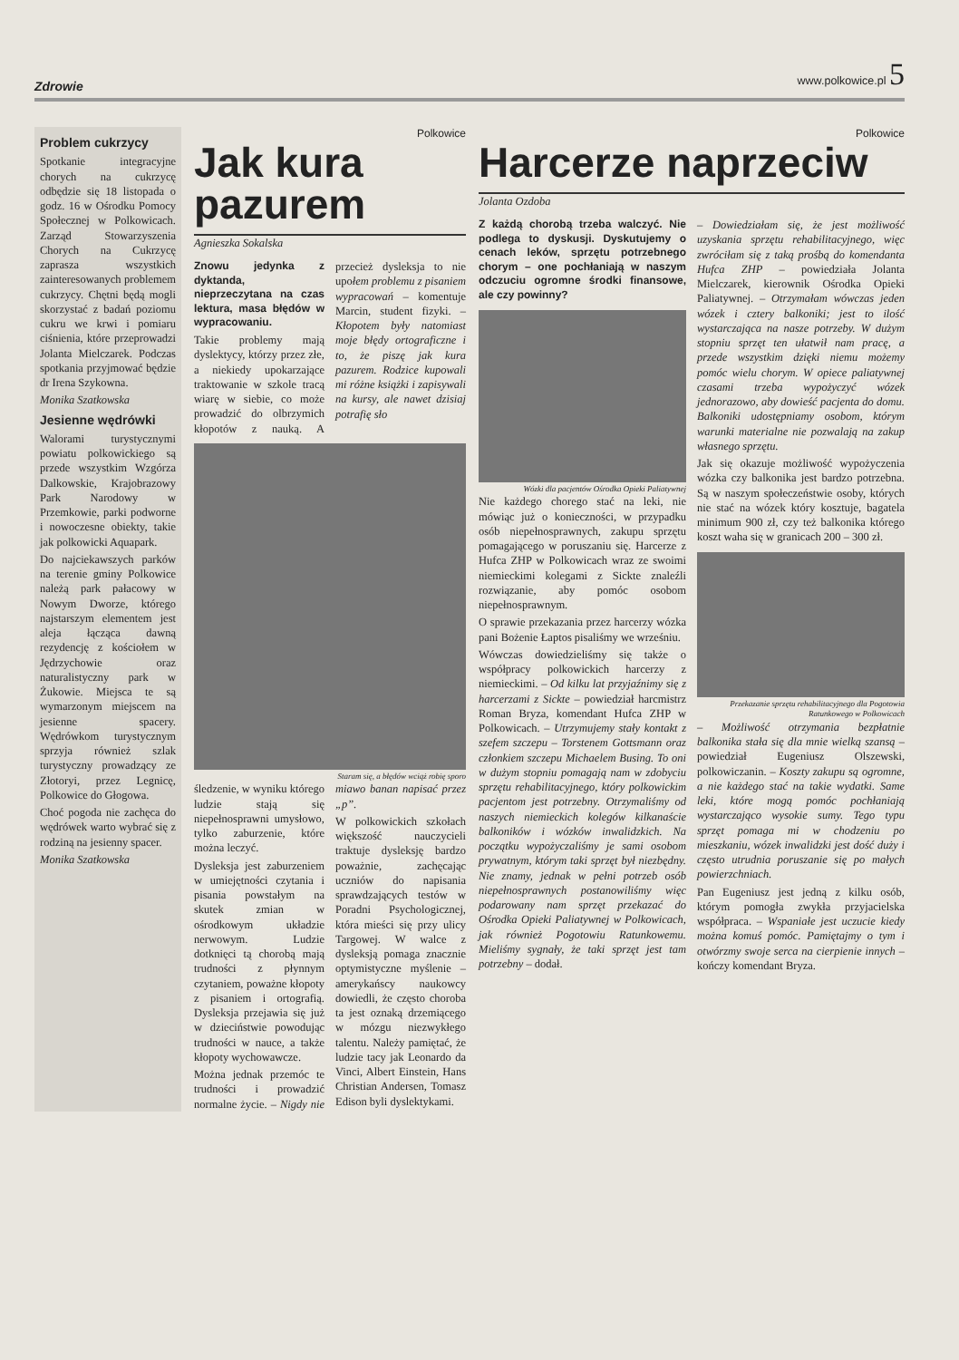Zdrowie www.polkowice.pl 5
Problem cukrzycy
Spotkanie integracyjne chorych na cukrzycę odbędzie się 18 listopada o godz. 16 w Ośrodku Pomocy Społecznej w Polkowicach. Zarząd Stowarzyszenia Chorych na Cukrzycę zaprasza wszystkich zainteresowanych problemem cukrzycy. Chętni będą mogli skorzystać z badań poziomu cukru we krwi i pomiaru ciśnienia, które przeprowadzi Jolanta Mielczarek. Podczas spotkania przyjmować będzie dr Irena Szykowna.
Monika Szatkowska
Jesienne wędrówki
Walorami turystycznymi powiatu polkowickiego są przede wszystkim Wzgórza Dalkowskie, Krajobrazowy Park Narodowy w Przemkowie, parki podworne i nowoczesne obiekty, takie jak polkowicki Aquapark.
Do najciekawszych parków na terenie gminy Polkowice należą park pałacowy w Nowym Dworze, którego najstarszym elementem jest aleja łącząca dawną rezydencję z kościołem w Jędrzychowie oraz naturalistyczny park w Żukowie. Miejsca te są wymarzonym miejscem na jesienne spacery. Wędrówkom turystycznym sprzyja również szlak turystyczny prowadzący ze Złotoryi, przez Legnicę, Polkowice do Głogowa.
Choć pogoda nie zachęca do wędrówek warto wybrać się z rodziną na jesienny spacer.
Monika Szatkowska
Polkowice
Jak kura pazurem
Agnieszka Sokalska
Znowu jedynka z dyktanda, nieprzeczytana na czas lektura, masa błędów w wypracowaniu.
Takie problemy mają dyslektycy, którzy przez złe, a niekiedy upokarzające traktowanie w szkole tracą wiarę w siebie, co może prowadzić do olbrzymich kłopotów z nauką. A przecież dysleksja to nie upołem problemu z pisaniem wypracowań – komentuje Marcin, student fizyki. – Kłopotem były natomiast moje błędy ortograficzne i to, że piszę jak kura pazurem. Rodzice kupowali mi różne książki i zapisywali na kursy, ale nawet dzisiaj potrafię sło
Staram się, a błędów wciąż robię sporo
śledzenie, w wyniku którego ludzie stają się niepełnosprawni umysłowo, tylko zaburzenie, które można leczyć.
Dysleksja jest zaburzeniem w umiejętności czytania i pisania powstałym na skutek zmian w ośrodkowym układzie nerwowym. Ludzie dotknięci tą chorobą mają trudności z płynnym czytaniem, poważne kłopoty z pisaniem i ortografią. Dysleksja przejawia się już w dzieciństwie powodując trudności w nauce, a także kłopoty wychowawcze.
Można jednak przemóc te trudności i prowadzić normalne życie. – Nigdy nie miawo banan napisać przez „p”.
W polkowickich szkołach większość nauczycieli traktuje dysleksję bardzo poważnie, zachęcając uczniów do napisania sprawdzających testów w Poradni Psychologicznej, która mieści się przy ulicy Targowej. W walce z dysleksją pomaga znacznie optymistyczne myślenie – amerykańscy naukowcy dowiedli, że często choroba ta jest oznaką drzemiącego w mózgu niezwykłego talentu. Należy pamiętać, że ludzie tacy jak Leonardo da Vinci, Albert Einstein, Hans Christian Andersen, Tomasz Edison byli dyslektykami.
Polkowice
Harcerze naprzeciw
Jolanta Ozdoba
Z każdą chorobą trzeba walczyć. Nie podlega to dyskusji. Dyskutujemy o cenach leków, sprzętu potrzebnego chorym – one pochłaniają w naszym odczuciu ogromne środki finansowe, ale czy powinny?
Wózki dla pacjentów Ośrodka Opieki Paliatywnej
Nie każdego chorego stać na leki, nie mówiąc już o konieczności, w przypadku osób niepełnosprawnych, zakupu sprzętu pomagającego w poruszaniu się. Harcerze z Hufca ZHP w Polkowicach wraz ze swoimi niemieckimi kolegami z Sickte znaleźli rozwiązanie, aby pomóc osobom niepełnosprawnym.
O sprawie przekazania przez harcerzy wózka pani Bożenie Łaptos pisaliśmy we wrześniu.
Wówczas dowiedzieliśmy się także o współpracy polkowickich harcerzy z niemieckimi. – Od kilku lat przyjaźnimy się z harcerzami z Sickte – powiedział harcmistrz Roman Bryza, komendant Hufca ZHP w Polkowicach. – Utrzymujemy stały kontakt z szefem szczepu – Torstenem Gottsmann oraz członkiem szczepu Michaelem Busing. To oni w dużym stopniu pomagają nam w zdobyciu sprzętu rehabilitacyjnego, który polkowickim pacjentom jest potrzebny. Otrzymaliśmy od naszych niemieckich kolegów kilkanaście balkoników i wózków inwalidzkich. Na początku wypożyczaliśmy je sami osobom prywatnym, którym taki sprzęt był niezbędny. Nie znamy, jednak w pełni potrzeb osób niepełnosprawnych postanowiliśmy więc podarowany nam sprzęt przekazać do Ośrodka Opieki Paliatywnej w Polkowicach, jak również Pogotowiu Ratunkowemu. Mieliśmy sygnały, że taki sprzęt jest tam potrzebny – dodał.
– Dowiedziałam się, że jest możliwość uzyskania sprzętu rehabilitacyjnego, więc zwróciłam się z taką prośbą do komendanta Hufca ZHP – powiedziała Jolanta Mielczarek, kierownik Ośrodka Opieki Paliatywnej. – Otrzymałam wówczas jeden wózek i cztery balkoniki; jest to ilość wystarczająca na nasze potrzeby. W dużym stopniu sprzęt ten ułatwił nam pracę, a przede wszystkim dzięki niemu możemy pomóc wielu chorym. W opiece paliatywnej czasami trzeba wypożyczyć wózek jednorazowo, aby dowieść pacjenta do domu. Balkoniki udostępniamy osobom, którym warunki materialne nie pozwalają na zakup własnego sprzętu.
Jak się okazuje możliwość wypożyczenia wózka czy balkonika jest bardzo potrzebna. Są w naszym społeczeństwie osoby, których nie stać na wózek który kosztuje, bagatela minimum 900 zł, czy też balkonika którego koszt waha się w granicach 200 – 300 zł.
Przekazanie sprzętu rehabilitacyjnego dla Pogotowia Ratunkowego w Polkowicach
– Możliwość otrzymania bezpłatnie balkonika stała się dla mnie wielką szansą – powiedział Eugeniusz Olszewski, polkowiczanin. – Koszty zakupu są ogromne, a nie każdego stać na takie wydatki. Same leki, które mogą pomóc pochłaniają wystarczająco wysokie sumy. Tego typu sprzęt pomaga mi w chodzeniu po mieszkaniu, wózek inwalidzki jest dość duży i często utrudnia poruszanie się po małych powierzchniach.
Pan Eugeniusz jest jedną z kilku osób, którym pomogła zwykła przyjacielska współpraca. – Wspaniałe jest uczucie kiedy można komuś pomóc. Pamiętajmy o tym i otwórzmy swoje serca na cierpienie innych – kończy komendant Bryza.